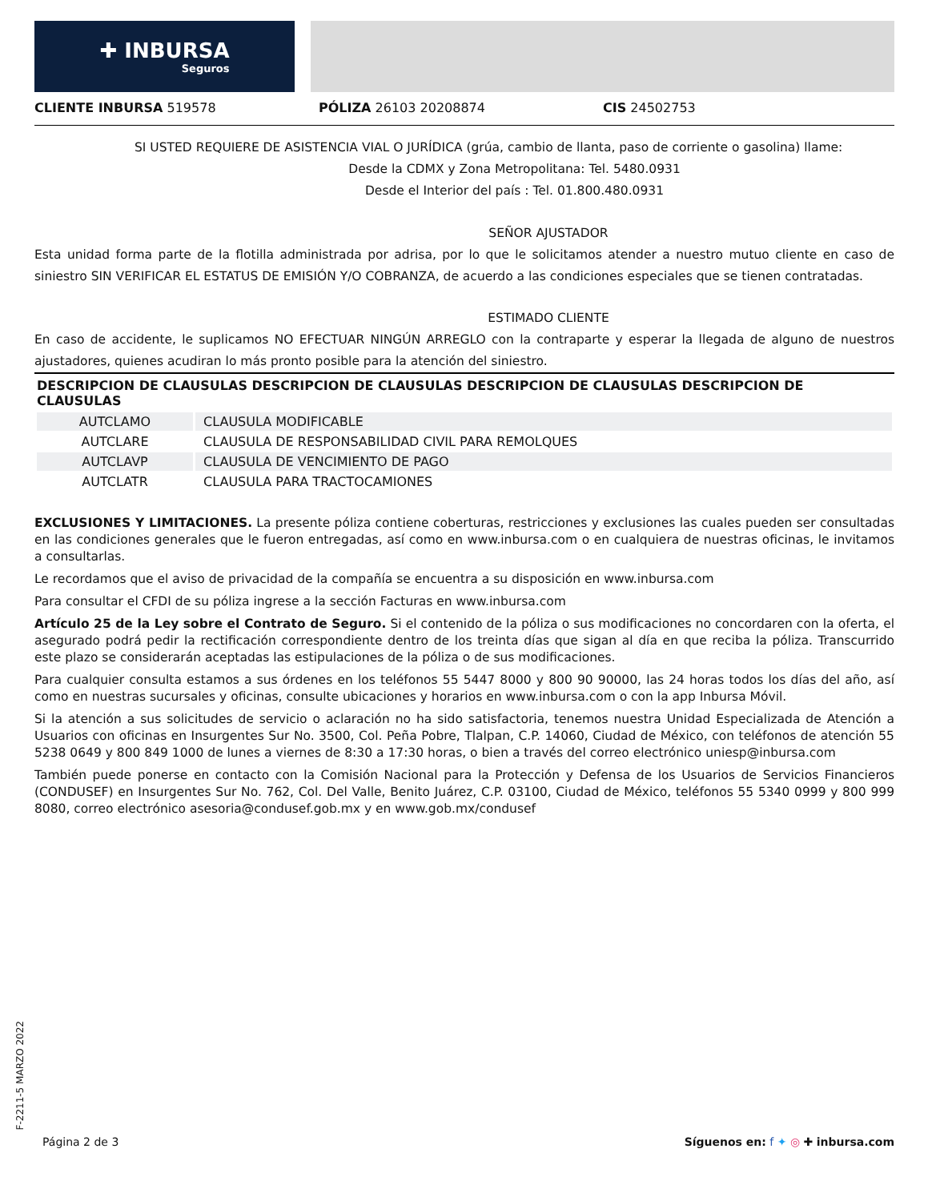✚ INBURSA
Seguros
CLIENTE INBURSA 519578 PÓLIZA 26103 20208874 CIS 24502753
SI USTED REQUIERE DE ASISTENCIA VIAL O JURÍDICA (grúa, cambio de llanta, paso de corriente o gasolina) llame:
Desde la CDMX y Zona Metropolitana: Tel. 5480.0931
Desde el Interior del país : Tel. 01.800.480.0931
SEÑOR AJUSTADOR
Esta unidad forma parte de la flotilla administrada por adrisa, por lo que le solicitamos atender a nuestro mutuo cliente en caso de siniestro SIN VERIFICAR EL ESTATUS DE EMISIÓN Y/O COBRANZA, de acuerdo a las condiciones especiales que se tienen contratadas.
ESTIMADO CLIENTE
En caso de accidente, le suplicamos NO EFECTUAR NINGÚN ARREGLO con la contraparte y esperar la llegada de alguno de nuestros ajustadores, quienes acudiran lo más pronto posible para la atención del siniestro.
| DESCRIPCION DE CLAUSULAS DESCRIPCION DE CLAUSULAS DESCRIPCION DE CLAUSULAS DESCRIPCION DE CLAUSULAS | |
| --- | --- |
| AUTCLAMO | CLAUSULA MODIFICABLE |
| AUTCLARE | CLAUSULA DE RESPONSABILIDAD CIVIL PARA REMOLQUES |
| AUTCLAVP | CLAUSULA DE VENCIMIENTO DE PAGO |
| AUTCLATR | CLAUSULA PARA TRACTOCAMIONES |
EXCLUSIONES Y LIMITACIONES. La presente póliza contiene coberturas, restricciones y exclusiones las cuales pueden ser consultadas en las condiciones generales que le fueron entregadas, así como en www.inbursa.com o en cualquiera de nuestras oficinas, le invitamos a consultarlas.
Le recordamos que el aviso de privacidad de la compañía se encuentra a su disposición en www.inbursa.com
Para consultar el CFDI de su póliza ingrese a la sección Facturas en www.inbursa.com
Artículo 25 de la Ley sobre el Contrato de Seguro. Si el contenido de la póliza o sus modificaciones no concordaren con la oferta, el asegurado podrá pedir la rectificación correspondiente dentro de los treinta días que sigan al día en que reciba la póliza. Transcurrido este plazo se considerarán aceptadas las estipulaciones de la póliza o de sus modificaciones.
Para cualquier consulta estamos a sus órdenes en los teléfonos 55 5447 8000 y 800 90 90000, las 24 horas todos los días del año, así como en nuestras sucursales y oficinas, consulte ubicaciones y horarios en www.inbursa.com o con la app Inbursa Móvil.
Si la atención a sus solicitudes de servicio o aclaración no ha sido satisfactoria, tenemos nuestra Unidad Especializada de Atención a Usuarios con oficinas en Insurgentes Sur No. 3500, Col. Peña Pobre, Tlalpan, C.P. 14060, Ciudad de México, con teléfonos de atención 55 5238 0649 y 800 849 1000 de lunes a viernes de 8:30 a 17:30 horas, o bien a través del correo electrónico uniesp@inbursa.com
También puede ponerse en contacto con la Comisión Nacional para la Protección y Defensa de los Usuarios de Servicios Financieros (CONDUSEF) en Insurgentes Sur No. 762, Col. Del Valle, Benito Juárez, C.P. 03100, Ciudad de México, teléfonos 55 5340 0999 y 800 999 8080, correo electrónico asesoria@condusef.gob.mx y en www.gob.mx/condusef
F-2211-5 MARZO 2022
Página 2 de 3 Síguenos en: f ✦ ◎ ✚ inbursa.com